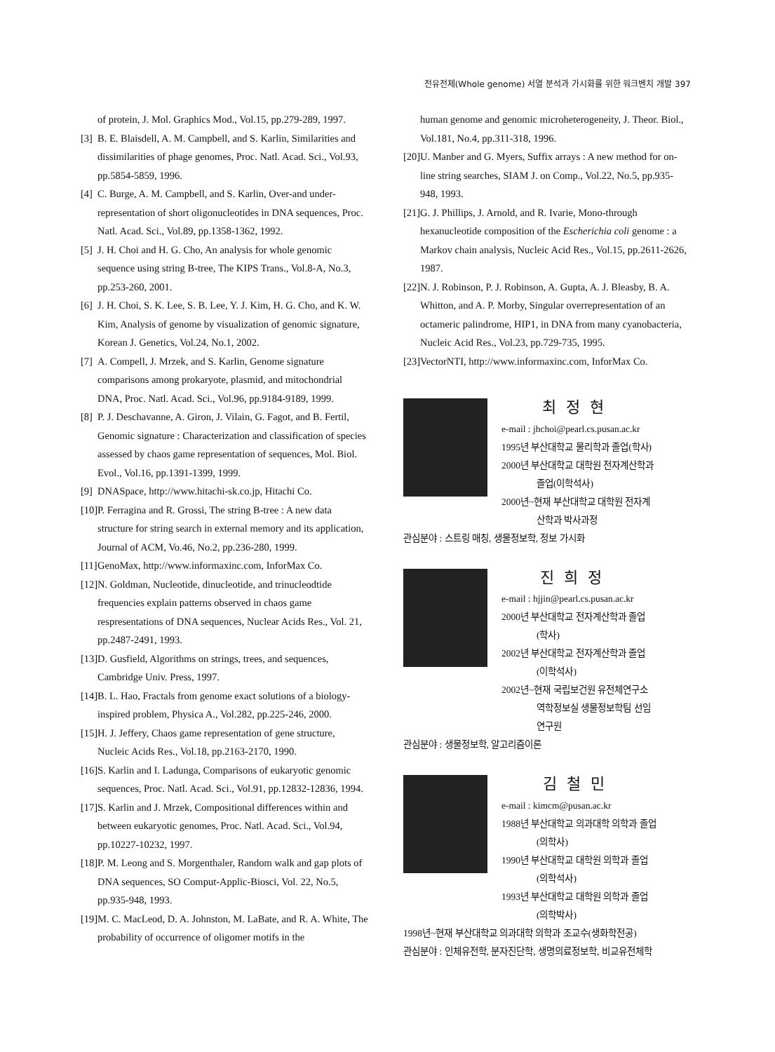전유전체(Whole genome) 서열 분석과 가시화를 위한 워크벤치 개발 397
of protein, J. Mol. Graphics Mod., Vol.15, pp.279-289, 1997.
[3] B. E. Blaisdell, A. M. Campbell, and S. Karlin, Similarities and dissimilarities of phage genomes, Proc. Natl. Acad. Sci., Vol.93, pp.5854-5859, 1996.
[4] C. Burge, A. M. Campbell, and S. Karlin, Over-and under-representation of short oligonucleotides in DNA sequences, Proc. Natl. Acad. Sci., Vol.89, pp.1358-1362, 1992.
[5] J. H. Choi and H. G. Cho, An analysis for whole genomic sequence using string B-tree, The KIPS Trans., Vol.8-A, No.3, pp.253-260, 2001.
[6] J. H. Choi, S. K. Lee, S. B. Lee, Y. J. Kim, H. G. Cho, and K. W. Kim, Analysis of genome by visualization of genomic signature, Korean J. Genetics, Vol.24, No.1, 2002.
[7] A. Compell, J. Mrzek, and S. Karlin, Genome signature comparisons among prokaryote, plasmid, and mitochondrial DNA, Proc. Natl. Acad. Sci., Vol.96, pp.9184-9189, 1999.
[8] P. J. Deschavanne, A. Giron, J. Vilain, G. Fagot, and B. Fertil, Genomic signature : Characterization and classification of species assessed by chaos game representation of sequences, Mol. Biol. Evol., Vol.16, pp.1391-1399, 1999.
[9] DNASpace, http://www.hitachi-sk.co.jp, Hitachi Co.
[10] P. Ferragina and R. Grossi, The string B-tree : A new data structure for string search in external memory and its application, Journal of ACM, Vo.46, No.2, pp.236-280, 1999.
[11] GenoMax, http://www.informaxinc.com, InforMax Co.
[12] N. Goldman, Nucleotide, dinucleotide, and trinucleodtide frequencies explain patterns observed in chaos game respresentations of DNA sequences, Nuclear Acids Res., Vol. 21, pp.2487-2491, 1993.
[13] D. Gusfield, Algorithms on strings, trees, and sequences, Cambridge Univ. Press, 1997.
[14] B. L. Hao, Fractals from genome exact solutions of a biology-inspired problem, Physica A., Vol.282, pp.225-246, 2000.
[15] H. J. Jeffery, Chaos game representation of gene structure, Nucleic Acids Res., Vol.18, pp.2163-2170, 1990.
[16] S. Karlin and I. Ladunga, Comparisons of eukaryotic genomic sequences, Proc. Natl. Acad. Sci., Vol.91, pp.12832-12836, 1994.
[17] S. Karlin and J. Mrzek, Compositional differences within and between eukaryotic genomes, Proc. Natl. Acad. Sci., Vol.94, pp.10227-10232, 1997.
[18] P. M. Leong and S. Morgenthaler, Random walk and gap plots of DNA sequences, SO Comput-Applic-Biosci, Vol. 22, No.5, pp.935-948, 1993.
[19] M. C. MacLeod, D. A. Johnston, M. LaBate, and R. A. White, The probability of occurrence of oligomer motifs in the
human genome and genomic microheterogeneity, J. Theor. Biol., Vol.181, No.4, pp.311-318, 1996.
[20] U. Manber and G. Myers, Suffix arrays : A new method for on-line string searches, SIAM J. on Comp., Vol.22, No.5, pp.935-948, 1993.
[21] G. J. Phillips, J. Arnold, and R. Ivarie, Mono-through hexanucleotide composition of the Escherichia coli genome : a Markov chain analysis, Nucleic Acid Res., Vol.15, pp.2611-2626, 1987.
[22] N. J. Robinson, P. J. Robinson, A. Gupta, A. J. Bleasby, B. A. Whitton, and A. P. Morby, Singular overrepresentation of an octameric palindrome, HIP1, in DNA from many cyanobacteria, Nucleic Acid Res., Vol.23, pp.729-735, 1995.
[23] VectorNTI, http://www.informaxinc.com, InforMax Co.
최정현
e-mail : jhchoi@pearl.cs.pusan.ac.kr
1995년 부산대학교 물리학과 졸업(학사)
2000년 부산대학교 대학원 전자계산학과
졸업(이학석사)
2000년~현재 부산대학교 대학원 전자계
산학과 박사과정
관심분야 : 스트링 매칭, 생물정보학, 정보 가시화
진희정
e-mail : hjjin@pearl.cs.pusan.ac.kr
2000년 부산대학교 전자계산학과 졸업
(학사)
2002년 부산대학교 전자계산학과 졸업
(이학석사)
2002년~현재 국립보건원 유전체연구소
역학정보실 생물정보학팀 선임
연구원
관심분야 : 생물정보학, 알고리즘이론
김철민
e-mail : kimcm@pusan.ac.kr
1988년 부산대학교 의과대학 의학과 졸업
(의학사)
1990년 부산대학교 대학원 의학과 졸업
(의학석사)
1993년 부산대학교 대학원 의학과 졸업
(의학박사)
1998년~현재 부산대학교 의과대학 의학과 조교수(생화학전공)
관심분야 : 인체유전학, 분자진단학, 생명의료정보학, 비교유전체학